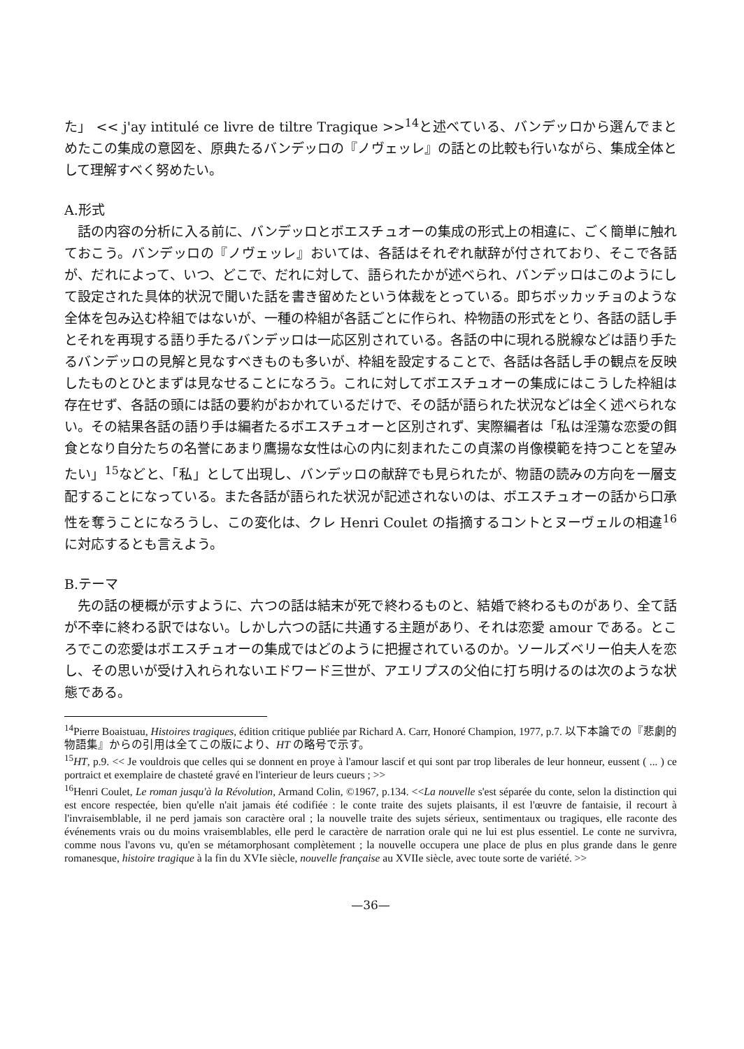た」 << j'ay intitulé ce livre de tiltre Tragique >><sup>14</sup>と述べている、バンデッロから選んでまとめたこの集成の意図を、原典たるバンデッロの『ノヴェッレ』の話との比較も行いながら、集成全体として理解すべく努めたい。
A.形式
話の内容の分析に入る前に、バンデッロとボエスチュオーの集成の形式上の相違に、ごく簡単に触れておこう。バンデッロの『ノヴェッレ』おいては、各話はそれぞれ献辞が付されており、そこで各話が、だれによって、いつ、どこで、だれに対して、語られたかが述べられ、バンデッロはこのようにして設定された具体的状況で聞いた話を書き留めたという体裁をとっている。即ちボッカッチョのような全体を包み込む枠組ではないが、一種の枠組が各話ごとに作られ、枠物語の形式をとり、各話の話し手とそれを再現する語り手たるバンデッロは一応区別されている。各話の中に現れる脱線などは語り手たるバンデッロの見解と見なすべきものも多いが、枠組を設定することで、各話は各話し手の観点を反映したものとひとまずは見なせることになろう。これに対してボエスチュオーの集成にはこうした枠組は存在せず、各話の頭には話の要約がおかれているだけで、その話が語られた状況などは全く述べられない。その結果各話の語り手は編者たるボエスチュオーと区別されず、実際編者は「私は淫蕩な恋愛の餌食となり自分たちの名誉にあまり鷹揚な女性は心の内に刻まれたこの貞潔の肖像模範を持つことを望みたい」<sup>15</sup>などと、「私」として出現し、バンデッロの献辞でも見られたが、物語の読みの方向を一層支配することになっている。また各話が語られた状況が記述されないのは、ボエスチュオーの話から口承性を奪うことになろうし、この変化は、クレ Henri Coulet の指摘するコントとヌーヴェルの相違<sup>16</sup>に対応するとも言えよう。
B.テーマ
先の話の梗概が示すように、六つの話は結末が死で終わるものと、結婚で終わるものがあり、全て話が不幸に終わる訳ではない。しかし六つの話に共通する主題があり、それは恋愛 amour である。ところでこの恋愛はボエスチュオーの集成ではどのように把握されているのか。ソールズベリー伯夫人を恋し、その思いが受け入れられないエドワード三世が、アエリプスの父伯に打ち明けるのは次のような状態である。
<sup>14</sup> Pierre Boaistuau, Histoires tragiques, édition critique publiée par Richard A. Carr, Honoré Champion, 1977, p.7. 以下本論での『悲劇的物語集』からの引用は全てこの版により、HT の略号で示す。
<sup>15</sup>HT, p.9. << Je vouldrois que celles qui se donnent en proye à l'amour lascif et qui sont par trop liberales de leur honneur, eussent ( ... ) ce portraict et exemplaire de chasteté gravé en l'interieur de leurs cueurs ; >>
<sup>16</sup> Henri Coulet, Le roman jusqu'à la Révolution, Armand Colin, ©1967, p.134. <<La nouvelle s'est séparée du conte, selon la distinction qui est encore respectée, bien qu'elle n'ait jamais été codifiée : le conte traite des sujets plaisants, il est l'œuvre de fantaisie, il recourt à l'invraisemblable, il ne perd jamais son caractère oral ; la nouvelle traite des sujets sérieux, sentimentaux ou tragiques, elle raconte des événements vrais ou du moins vraisemblables, elle perd le caractère de narration orale qui ne lui est plus essentiel. Le conte ne survivra, comme nous l'avons vu, qu'en se métamorphosant complètement ; la nouvelle occupera une place de plus en plus grande dans le genre romanesque, histoire tragique à la fin du XVIe siècle, nouvelle française au XVIIe siècle, avec toute sorte de variété. >>
—36—